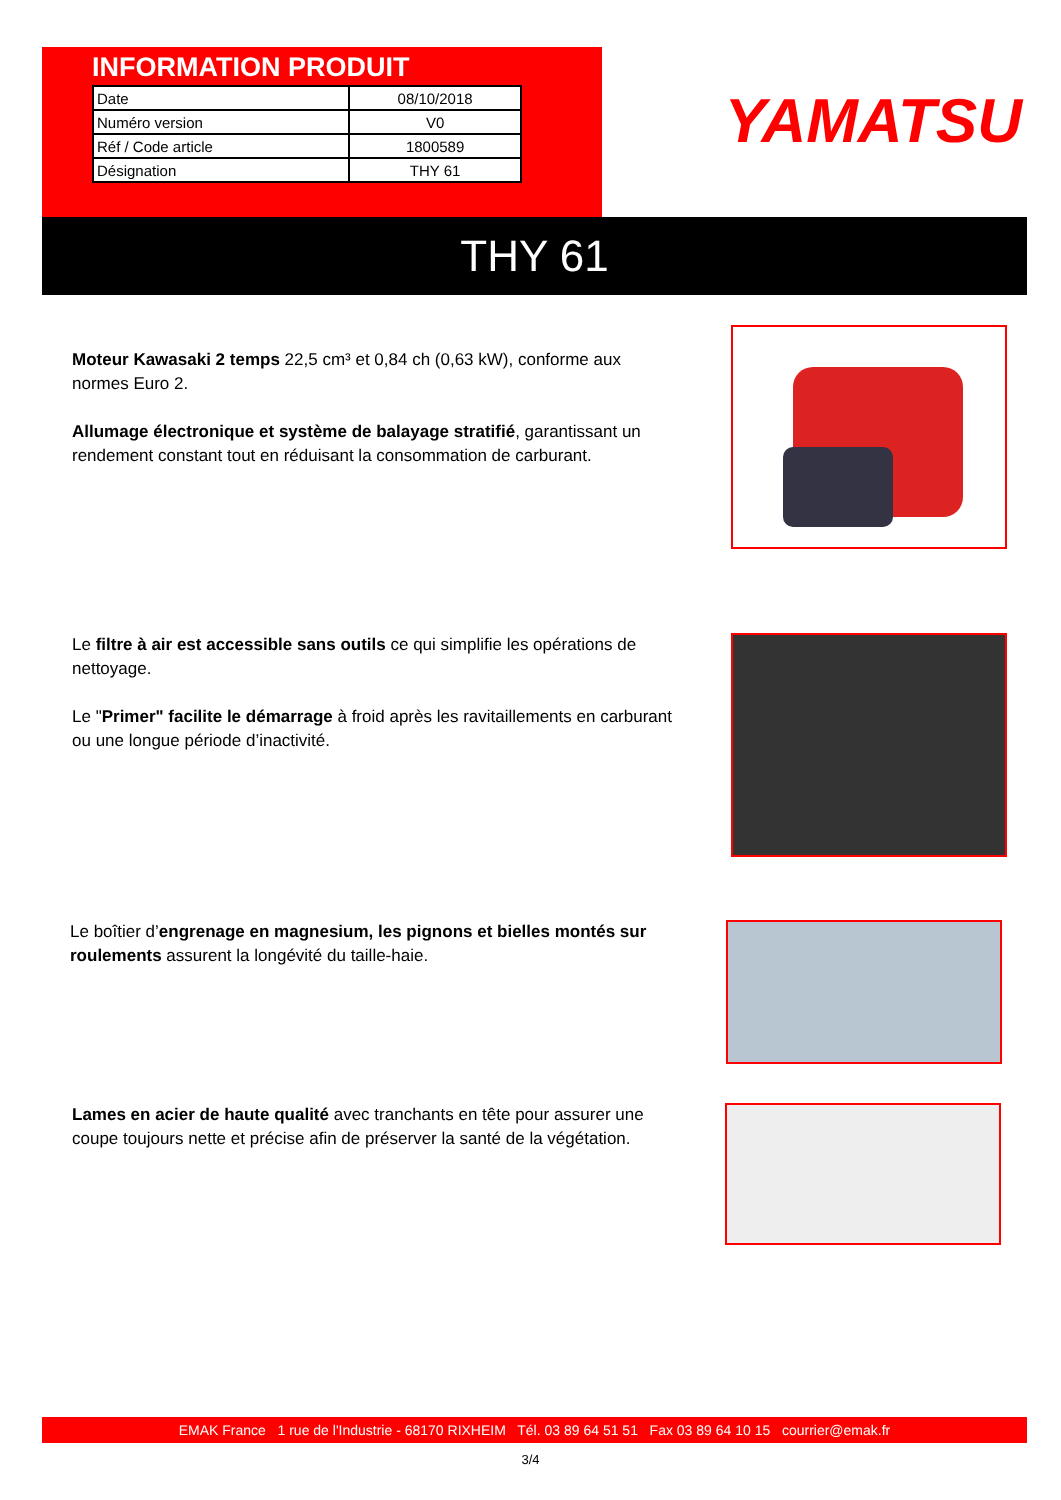INFORMATION PRODUIT
| Date | 08/10/2018 |
| Numéro version | V0 |
| Réf / Code article | 1800589 |
| Désignation | THY 61 |
YAMATSU
THY 61
Moteur Kawasaki 2 temps 22,5 cm³ et 0,84 ch (0,63 kW), conforme aux normes Euro 2.
Allumage électronique et système de balayage stratifié, garantissant un rendement constant tout en réduisant la consommation de carburant.
Le filtre à air est accessible sans outils ce qui simplifie les opérations de nettoyage.
Le "Primer" facilite le démarrage à froid après les ravitaillements en carburant ou une longue période d’inactivité.
Le boîtier d’engrenage en magnesium, les pignons et bielles montés sur roulements assurent la longévité du taille-haie.
Lames en acier de haute qualité avec tranchants en tête pour assurer une coupe toujours nette et précise afin de préserver la santé de la végétation.
EMAK France 1 rue de l'Industrie - 68170 RIXHEIM Tél. 03 89 64 51 51 Fax 03 89 64 10 15 courrier@emak.fr
3/4